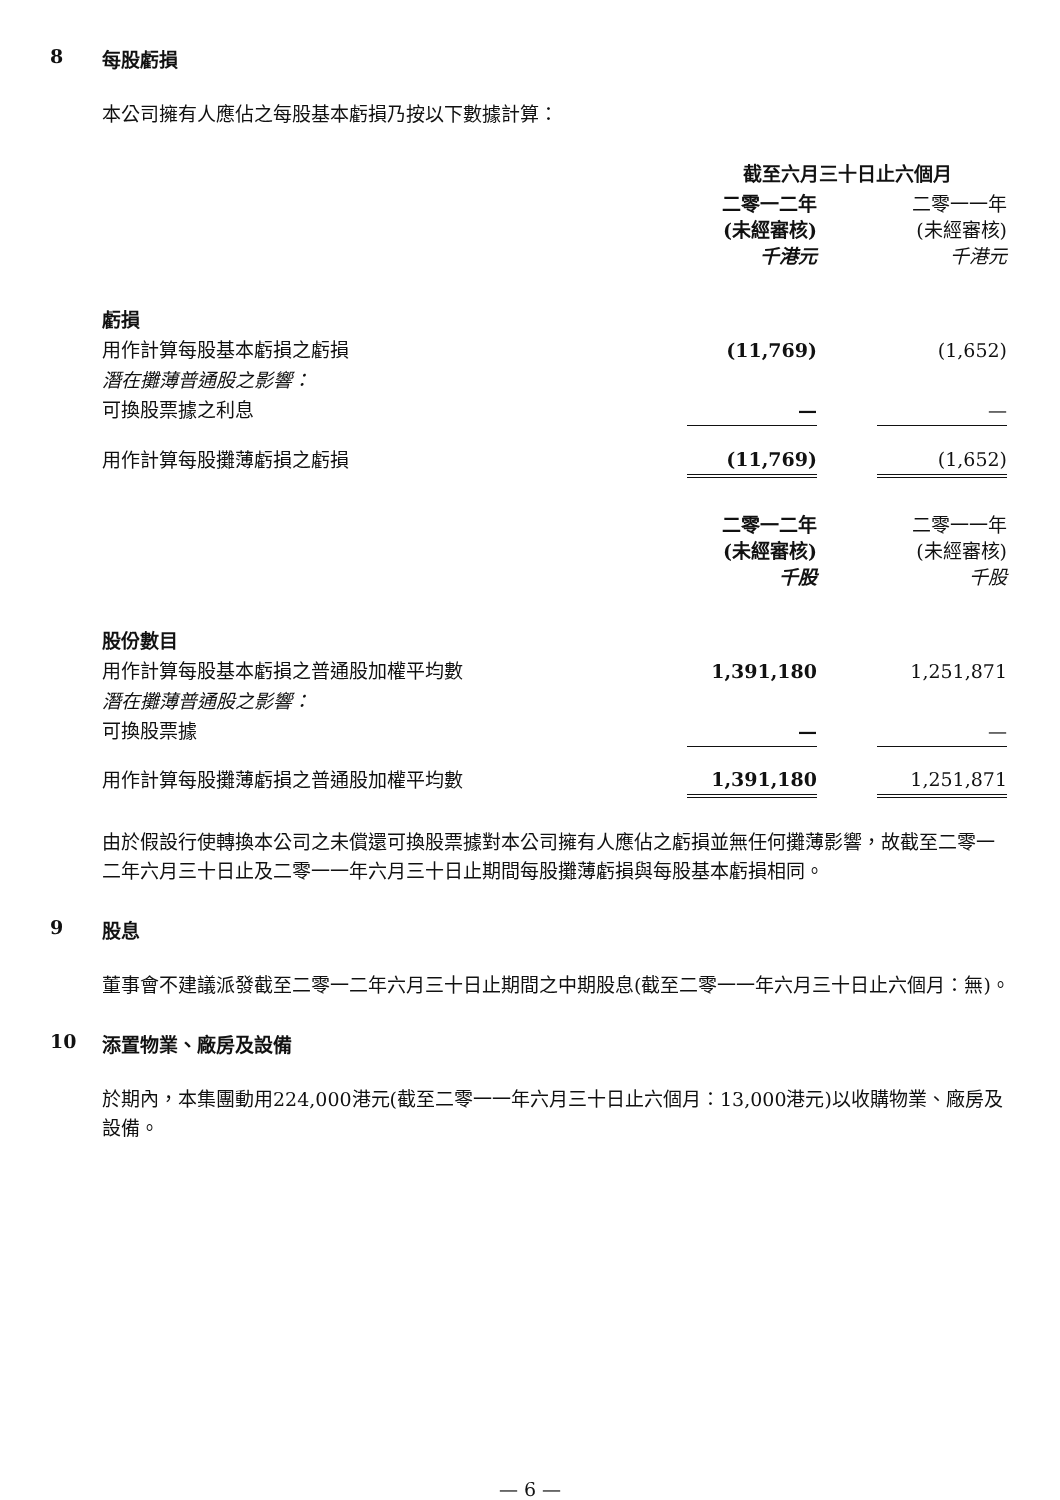8 每股虧損
本公司擁有人應佔之每股基本虧損乃按以下數據計算：
| | 截至六月三十日止六個月 | | |
| | 二零一二年 (未經審核) 千港元 | | 二零一一年 (未經審核) 千港元 |
| 虧損 | | | |
| 用作計算每股基本虧損之虧損 | (11,769) | | (1,652) |
| 潛在攤薄普通股之影響： | | | |
| 可換股票據之利息 | — | | — |
| 用作計算每股攤薄虧損之虧損 | (11,769) | | (1,652) |
| | 二零一二年 (未經審核) 千股 | | 二零一一年 (未經審核) 千股 |
| 股份數目 | | | |
| 用作計算每股基本虧損之普通股加權平均數 | 1,391,180 | | 1,251,871 |
| 潛在攤薄普通股之影響： | | | |
| 可換股票據 | — | | — |
| 用作計算每股攤薄虧損之普通股加權平均數 | 1,391,180 | | 1,251,871 |
由於假設行使轉換本公司之未償還可換股票據對本公司擁有人應佔之虧損並無任何攤薄影響，故截至二零一二年六月三十日止及二零一一年六月三十日止期間每股攤薄虧損與每股基本虧損相同。
9 股息
董事會不建議派發截至二零一二年六月三十日止期間之中期股息(截至二零一一年六月三十日止六個月：無)。
10 添置物業、廠房及設備
於期內，本集團動用224,000港元(截至二零一一年六月三十日止六個月：13,000港元)以收購物業、廠房及設備。
— 6 —